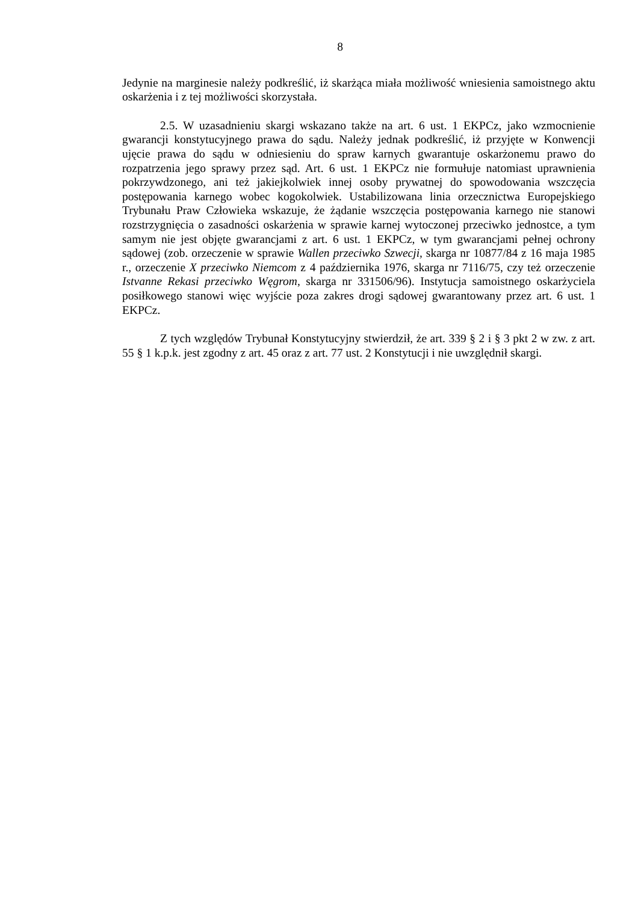8
Jedynie na marginesie należy podkreślić, iż skarżąca miała możliwość wniesienia samoistnego aktu oskarżenia i z tej możliwości skorzystała.
2.5. W uzasadnieniu skargi wskazano także na art. 6 ust. 1 EKPCz, jako wzmocnienie gwarancji konstytucyjnego prawa do sądu. Należy jednak podkreślić, iż przyjęte w Konwencji ujęcie prawa do sądu w odniesieniu do spraw karnych gwarantuje oskarżonemu prawo do rozpatrzenia jego sprawy przez sąd. Art. 6 ust. 1 EKPCz nie formułuje natomiast uprawnienia pokrzywdzonego, ani też jakiejkolwiek innej osoby prywatnej do spowodowania wszczęcia postępowania karnego wobec kogokolwiek. Ustabilizowana linia orzecznictwa Europejskiego Trybunału Praw Człowieka wskazuje, że żądanie wszczęcia postępowania karnego nie stanowi rozstrzygnięcia o zasadności oskarżenia w sprawie karnej wytoczonej przeciwko jednostce, a tym samym nie jest objęte gwarancjami z art. 6 ust. 1 EKPCz, w tym gwarancjami pełnej ochrony sądowej (zob. orzeczenie w sprawie Wallen przeciwko Szwecji, skarga nr 10877/84 z 16 maja 1985 r., orzeczenie X przeciwko Niemcom z 4 października 1976, skarga nr 7116/75, czy też orzeczenie Istvanne Rekasi przeciwko Węgrom, skarga nr 331506/96). Instytucja samoistnego oskarżyciela posiłkowego stanowi więc wyjście poza zakres drogi sądowej gwarantowany przez art. 6 ust. 1 EKPCz.
Z tych względów Trybunał Konstytucyjny stwierdził, że art. 339 § 2 i § 3 pkt 2 w zw. z art. 55 § 1 k.p.k. jest zgodny z art. 45 oraz z art. 77 ust. 2 Konstytucji i nie uwzględnił skargi.